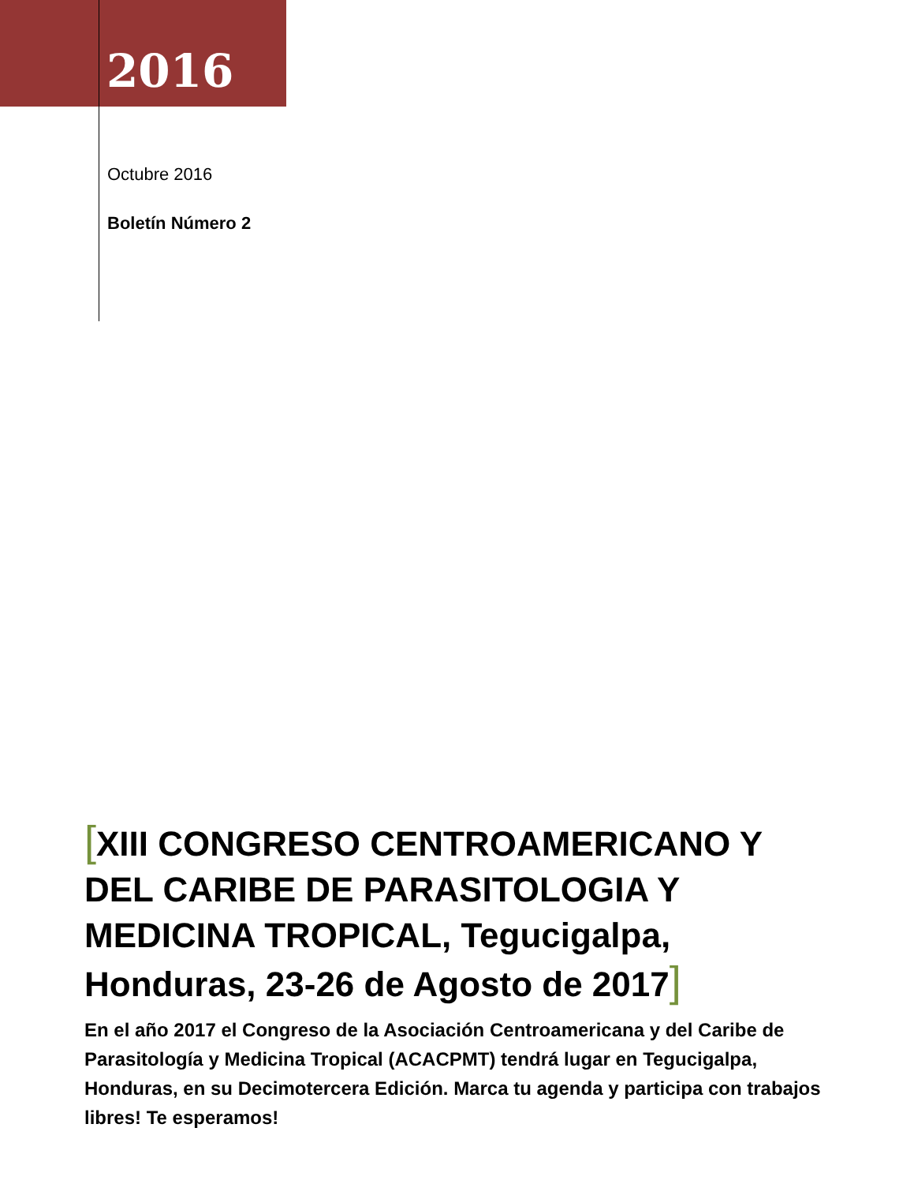2016
Octubre 2016
Boletín Número 2
[XIII CONGRESO CENTROAMERICANO Y DEL CARIBE DE PARASITOLOGIA Y MEDICINA TROPICAL, Tegucigalpa, Honduras, 23-26 de Agosto de 2017]
En el año 2017 el Congreso de la Asociación Centroamericana y del Caribe de Parasitología y Medicina Tropical (ACACPMT) tendrá lugar en Tegucigalpa, Honduras, en su Decimotercera Edición. Marca tu agenda y participa con trabajos libres! Te esperamos!